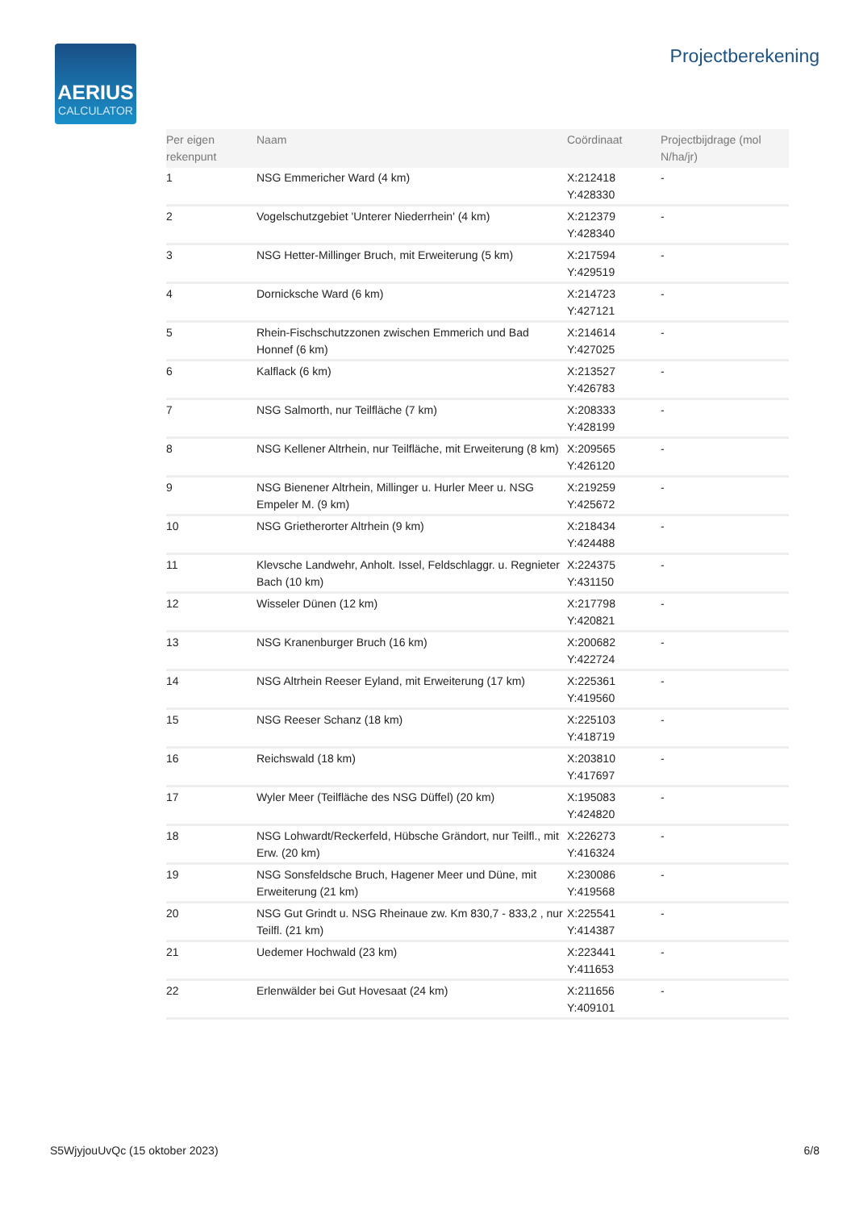AERIUS
CALCULATOR
Projectberekening
| Per eigen rekenpunt | Naam | Coördinaat | Projectbijdrage (mol N/ha/jr) |
| --- | --- | --- | --- |
| 1 | NSG Emmericher Ward (4 km) | X:212418 Y:428330 | - |
| 2 | Vogelschutzgebiet 'Unterer Niederrhein' (4 km) | X:212379 Y:428340 | - |
| 3 | NSG Hetter-Millinger Bruch, mit Erweiterung (5 km) | X:217594 Y:429519 | - |
| 4 | Dornicksche Ward (6 km) | X:214723 Y:427121 | - |
| 5 | Rhein-Fischschutzzonen zwischen Emmerich und Bad Honnef (6 km) | X:214614 Y:427025 | - |
| 6 | Kalflack (6 km) | X:213527 Y:426783 | - |
| 7 | NSG Salmorth, nur Teilfläche (7 km) | X:208333 Y:428199 | - |
| 8 | NSG Kellener Altrhein, nur Teilfläche, mit Erweiterung (8 km) | X:209565 Y:426120 | - |
| 9 | NSG Bienener Altrhein, Millinger u. Hurler Meer u. NSG Empeler M. (9 km) | X:219259 Y:425672 | - |
| 10 | NSG Grietherorter Altrhein (9 km) | X:218434 Y:424488 | - |
| 11 | Klevsche Landwehr, Anholt. Issel, Feldschlaggr. u. Regnieter Bach (10 km) | X:224375 Y:431150 | - |
| 12 | Wisseler Dünen (12 km) | X:217798 Y:420821 | - |
| 13 | NSG Kranenburger Bruch (16 km) | X:200682 Y:422724 | - |
| 14 | NSG Altrhein Reeser Eyland, mit Erweiterung (17 km) | X:225361 Y:419560 | - |
| 15 | NSG Reeser Schanz (18 km) | X:225103 Y:418719 | - |
| 16 | Reichswald (18 km) | X:203810 Y:417697 | - |
| 17 | Wyler Meer (Teilfläche des NSG Düffel) (20 km) | X:195083 Y:424820 | - |
| 18 | NSG Lohwardt/Reckerfeld, Hübsche Grändort, nur Teilfl., mit Erw. (20 km) | X:226273 Y:416324 | - |
| 19 | NSG Sonsfeldsche Bruch, Hagener Meer und Düne, mit Erweiterung (21 km) | X:230086 Y:419568 | - |
| 20 | NSG Gut Grindt u. NSG Rheinaue zw. Km 830,7 - 833,2 , nur Teilfl. (21 km) | X:225541 Y:414387 | - |
| 21 | Uedemer Hochwald (23 km) | X:223441 Y:411653 | - |
| 22 | Erlenwälder bei Gut Hovesaat (24 km) | X:211656 Y:409101 | - |
S5WjyjouUvQc (15 oktober 2023) 6/8